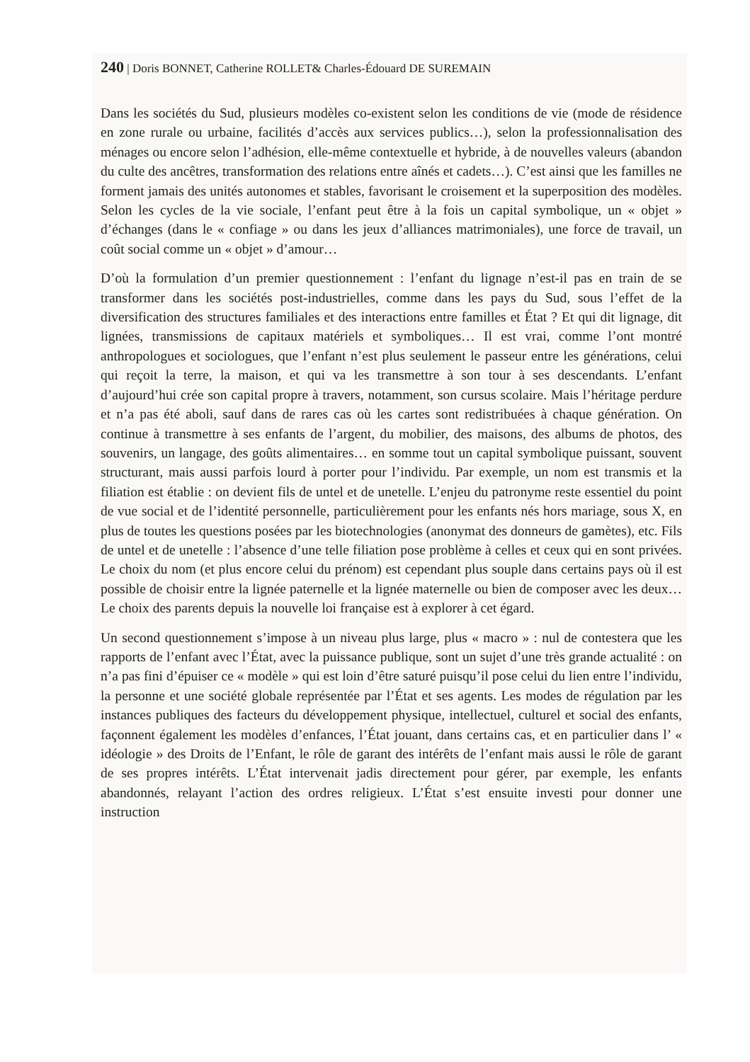240 | Doris BONNET, Catherine ROLLET& Charles-Édouard DE SUREMAIN
Dans les sociétés du Sud, plusieurs modèles co-existent selon les conditions de vie (mode de résidence en zone rurale ou urbaine, facilités d’accès aux services publics…), selon la professionnalisation des ménages ou encore selon l’adhésion, elle-même contextuelle et hybride, à de nouvelles valeurs (abandon du culte des ancêtres, transformation des relations entre aînés et cadets…). C’est ainsi que les familles ne forment jamais des unités autonomes et stables, favorisant le croisement et la superposition des modèles. Selon les cycles de la vie sociale, l’enfant peut être à la fois un capital symbolique, un « objet » d’échanges (dans le « confiage » ou dans les jeux d’alliances matrimoniales), une force de travail, un coût social comme un « objet » d’amour…
D’où la formulation d’un premier questionnement : l’enfant du lignage n’est-il pas en train de se transformer dans les sociétés post-industrielles, comme dans les pays du Sud, sous l’effet de la diversification des structures familiales et des interactions entre familles et État ? Et qui dit lignage, dit lignées, transmissions de capitaux matériels et symboliques… Il est vrai, comme l’ont montré anthropologues et sociologues, que l’enfant n’est plus seulement le passeur entre les générations, celui qui reçoit la terre, la maison, et qui va les transmettre à son tour à ses descendants. L’enfant d’aujourd’hui crée son capital propre à travers, notamment, son cursus scolaire. Mais l’héritage perdure et n’a pas été aboli, sauf dans de rares cas où les cartes sont redistribuées à chaque génération. On continue à transmettre à ses enfants de l’argent, du mobilier, des maisons, des albums de photos, des souvenirs, un langage, des goûts alimentaires… en somme tout un capital symbolique puissant, souvent structurant, mais aussi parfois lourd à porter pour l’individu. Par exemple, un nom est transmis et la filiation est établie : on devient fils de untel et de unetelle. L’enjeu du patronyme reste essentiel du point de vue social et de l’identité personnelle, particulièrement pour les enfants nés hors mariage, sous X, en plus de toutes les questions posées par les biotechnologies (anonymat des donneurs de gamètes), etc. Fils de untel et de unetelle : l’absence d’une telle filiation pose problème à celles et ceux qui en sont privées. Le choix du nom (et plus encore celui du prénom) est cependant plus souple dans certains pays où il est possible de choisir entre la lignée paternelle et la lignée maternelle ou bien de composer avec les deux… Le choix des parents depuis la nouvelle loi française est à explorer à cet égard.
Un second questionnement s’impose à un niveau plus large, plus « macro » : nul de contestera que les rapports de l’enfant avec l’État, avec la puissance publique, sont un sujet d’une très grande actualité : on n’a pas fini d’épuiser ce « modèle » qui est loin d’être saturé puisqu’il pose celui du lien entre l’individu, la personne et une société globale représentée par l’État et ses agents. Les modes de régulation par les instances publiques des facteurs du développement physique, intellectuel, culturel et social des enfants, façonnent également les modèles d’enfances, l’État jouant, dans certains cas, et en particulier dans l’ « idéologie » des Droits de l’Enfant, le rôle de garant des intérêts de l’enfant mais aussi le rôle de garant de ses propres intérêts. L’État intervenait jadis directement pour gérer, par exemple, les enfants abandonnés, relayant l’action des ordres religieux. L’État s’est ensuite investi pour donner une instruction